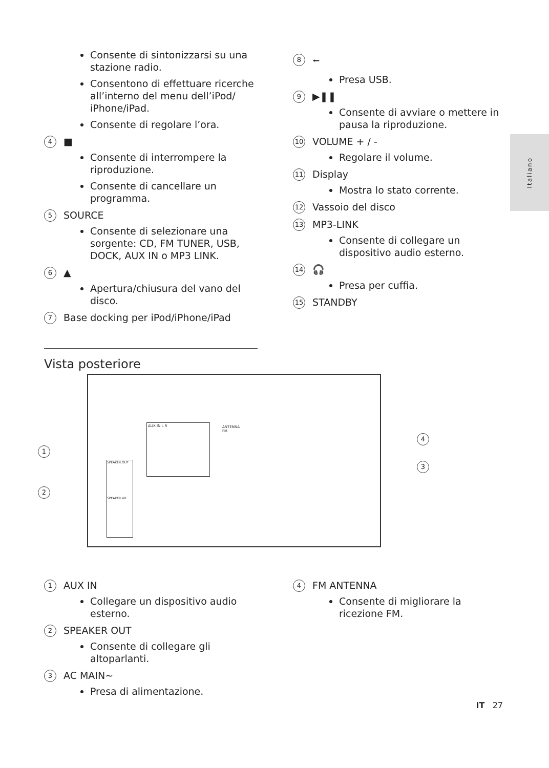Consente di sintonizzarsi su una stazione radio.
Consentono di effettuare ricerche all’interno del menu dell’iPod/ iPhone/iPad.
Consente di regolare l’ora.
4 ■
Consente di interrompere la riproduzione.
Consente di cancellare un programma.
5 SOURCE
Consente di selezionare una sorgente: CD, FM TUNER, USB, DOCK, AUX IN o MP3 LINK.
6 ▲
Apertura/chiusura del vano del disco.
7 Base docking per iPod/iPhone/iPad
8 ⭠
Presa USB.
9 ▶❚❚
Consente di avviare o mettere in pausa la riproduzione.
10 VOLUME + / -
Regolare il volume.
11 Display
Mostra lo stato corrente.
12 Vassoio del disco
13 MP3-LINK
Consente di collegare un dispositivo audio esterno.
14 🎧
Presa per cuffia.
15 STANDBY
Italiano
Vista posteriore
AUX IN L R
SPEAKER OUT
SPEAKER 4Ω
ANTENNA
FM
1
2
3
4
1 AUX IN
Collegare un dispositivo audio esterno.
2 SPEAKER OUT
Consente di collegare gli altoparlanti.
3 AC MAIN~
Presa di alimentazione.
4 FM ANTENNA
Consente di migliorare la ricezione FM.
IT 27